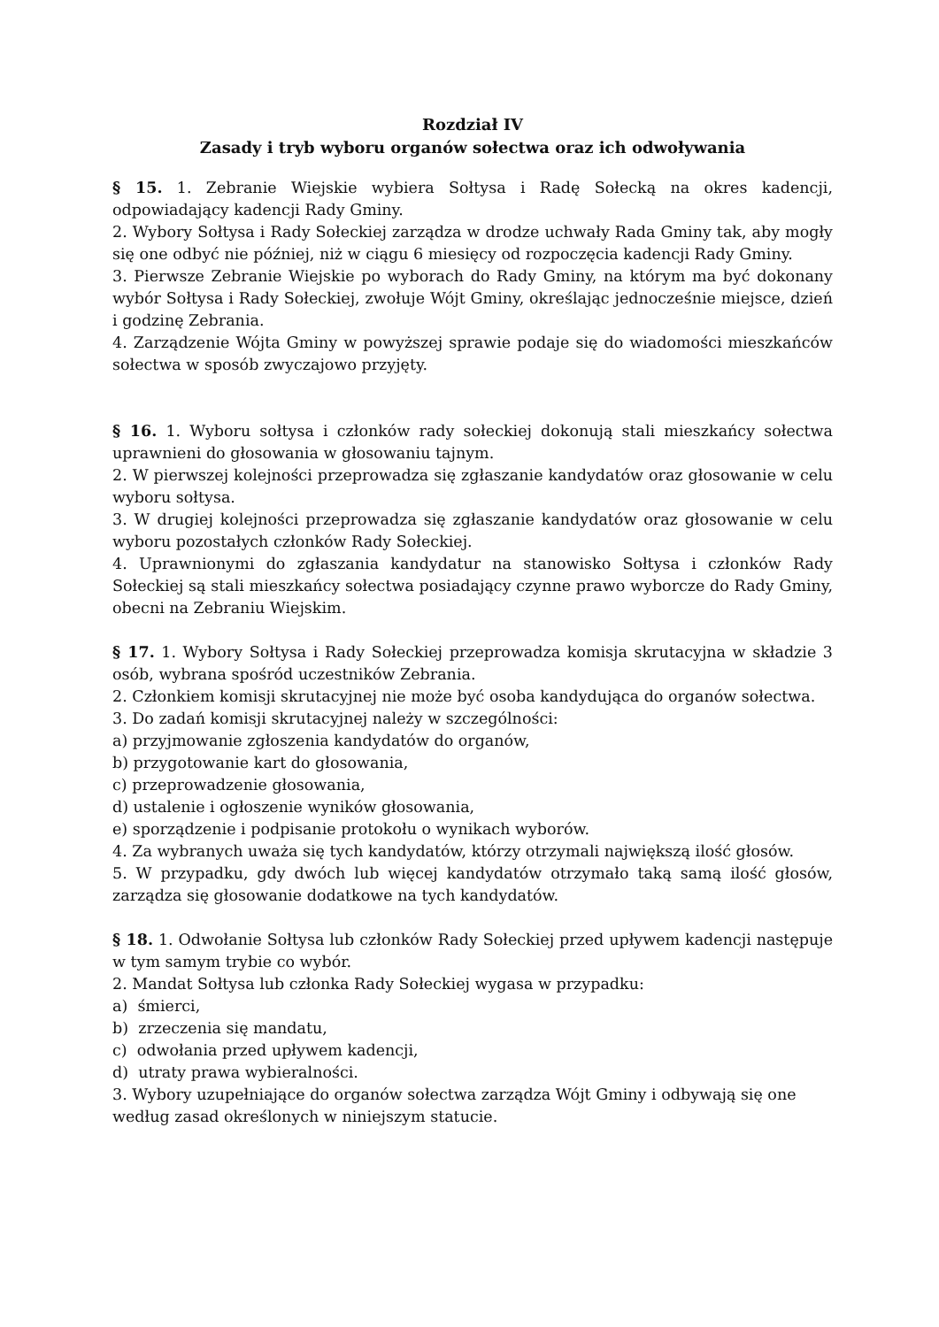Rozdział IV
Zasady i tryb wyboru organów sołectwa oraz ich odwoływania
§ 15. 1. Zebranie Wiejskie wybiera Sołtysa i Radę Sołecką na okres kadencji, odpowiadający kadencji Rady Gminy.
2. Wybory Sołtysa i Rady Sołeckiej zarządza w drodze uchwały Rada Gminy tak, aby mogły się one odbyć nie później, niż w ciągu 6 miesięcy od rozpoczęcia kadencji Rady Gminy.
3. Pierwsze Zebranie Wiejskie po wyborach do Rady Gminy, na którym ma być dokonany wybór Sołtysa i Rady Sołeckiej, zwołuje Wójt Gminy, określając jednocześnie miejsce, dzień i godzinę Zebrania.
4. Zarządzenie Wójta Gminy w powyższej sprawie podaje się do wiadomości mieszkańców sołectwa w sposób zwyczajowo przyjęty.
§ 16. 1. Wyboru sołtysa i członków rady sołeckiej dokonują stali mieszkańcy sołectwa uprawnieni do głosowania w głosowaniu tajnym.
2. W pierwszej kolejności przeprowadza się zgłaszanie kandydatów oraz głosowanie w celu wyboru sołtysa.
3. W drugiej kolejności przeprowadza się zgłaszanie kandydatów oraz głosowanie w celu wyboru pozostałych członków Rady Sołeckiej.
4. Uprawnionymi do zgłaszania kandydatur na stanowisko Sołtysa i członków Rady Sołeckiej są stali mieszkańcy sołectwa posiadający czynne prawo wyborcze do Rady Gminy, obecni na Zebraniu Wiejskim.
§ 17. 1. Wybory Sołtysa i Rady Sołeckiej przeprowadza komisja skrutacyjna w składzie 3 osób, wybrana spośród uczestników Zebrania.
2. Członkiem komisji skrutacyjnej nie może być osoba kandydująca do organów sołectwa.
3. Do zadań komisji skrutacyjnej należy w szczególności:
a) przyjmowanie zgłoszenia kandydatów do organów,
b) przygotowanie kart do głosowania,
c) przeprowadzenie głosowania,
d) ustalenie i ogłoszenie wyników głosowania,
e) sporządzenie i podpisanie protokołu o wynikach wyborów.
4. Za wybranych uważa się tych kandydatów, którzy otrzymali największą ilość głosów.
5. W przypadku, gdy dwóch lub więcej kandydatów otrzymało taką samą ilość głosów, zarządza się głosowanie dodatkowe na tych kandydatów.
§ 18. 1. Odwołanie Sołtysa lub członków Rady Sołeckiej przed upływem kadencji następuje w tym samym trybie co wybór.
2. Mandat Sołtysa lub członka Rady Sołeckiej wygasa w przypadku:
a) śmierci,
b) zrzeczenia się mandatu,
c) odwołania przed upływem kadencji,
d) utraty prawa wybieralności.
3. Wybory uzupełniające do organów sołectwa zarządza Wójt Gminy i odbywają się one według zasad określonych w niniejszym statucie.